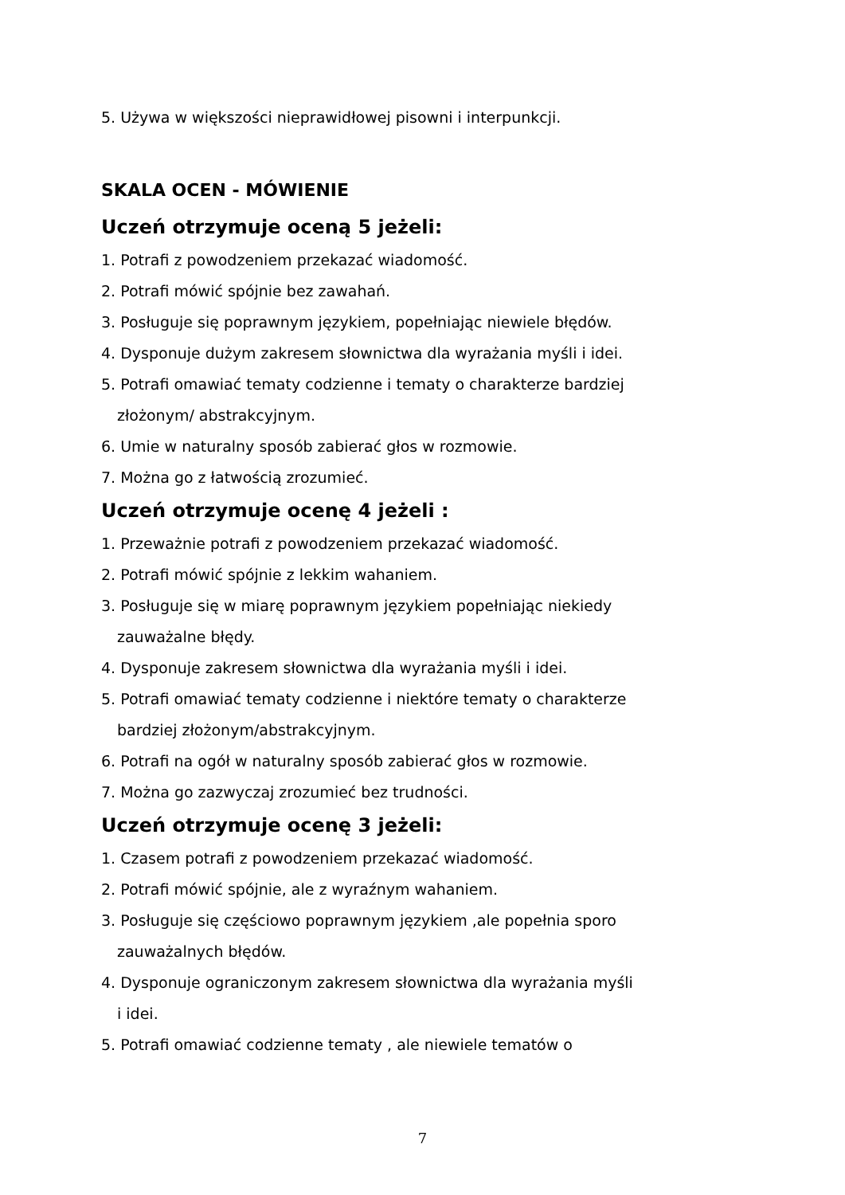5. Używa w większości nieprawidłowej pisowni i interpunkcji.
SKALA OCEN - MÓWIENIE
Uczeń otrzymuje oceną 5 jeżeli:
1. Potrafi z powodzeniem przekazać wiadomość.
2. Potrafi mówić spójnie bez zawahań.
3. Posługuje się poprawnym językiem, popełniając niewiele błędów.
4. Dysponuje dużym zakresem słownictwa dla wyrażania myśli i idei.
5. Potrafi omawiać tematy codzienne i tematy o charakterze bardziej
złożonym/ abstrakcyjnym.
6. Umie w naturalny sposób zabierać głos w rozmowie.
7. Można go z łatwością zrozumieć.
Uczeń otrzymuje ocenę 4 jeżeli :
1. Przeważnie potrafi z powodzeniem przekazać wiadomość.
2. Potrafi mówić spójnie z lekkim wahaniem.
3. Posługuje się w miarę poprawnym językiem popełniając niekiedy
zauważalne błędy.
4. Dysponuje zakresem słownictwa dla wyrażania myśli i idei.
5. Potrafi omawiać tematy codzienne i niektóre tematy o charakterze
bardziej złożonym/abstrakcyjnym.
6. Potrafi na ogół w naturalny sposób zabierać głos w rozmowie.
7. Można go zazwyczaj zrozumieć bez trudności.
Uczeń otrzymuje ocenę 3 jeżeli:
1. Czasem potrafi z powodzeniem przekazać wiadomość.
2. Potrafi mówić spójnie, ale z wyraźnym wahaniem.
3. Posługuje się częściowo poprawnym językiem ,ale popełnia sporo
zauważalnych błędów.
4. Dysponuje ograniczonym zakresem słownictwa dla wyrażania myśli
i idei.
5. Potrafi omawiać codzienne tematy , ale niewiele tematów o
7